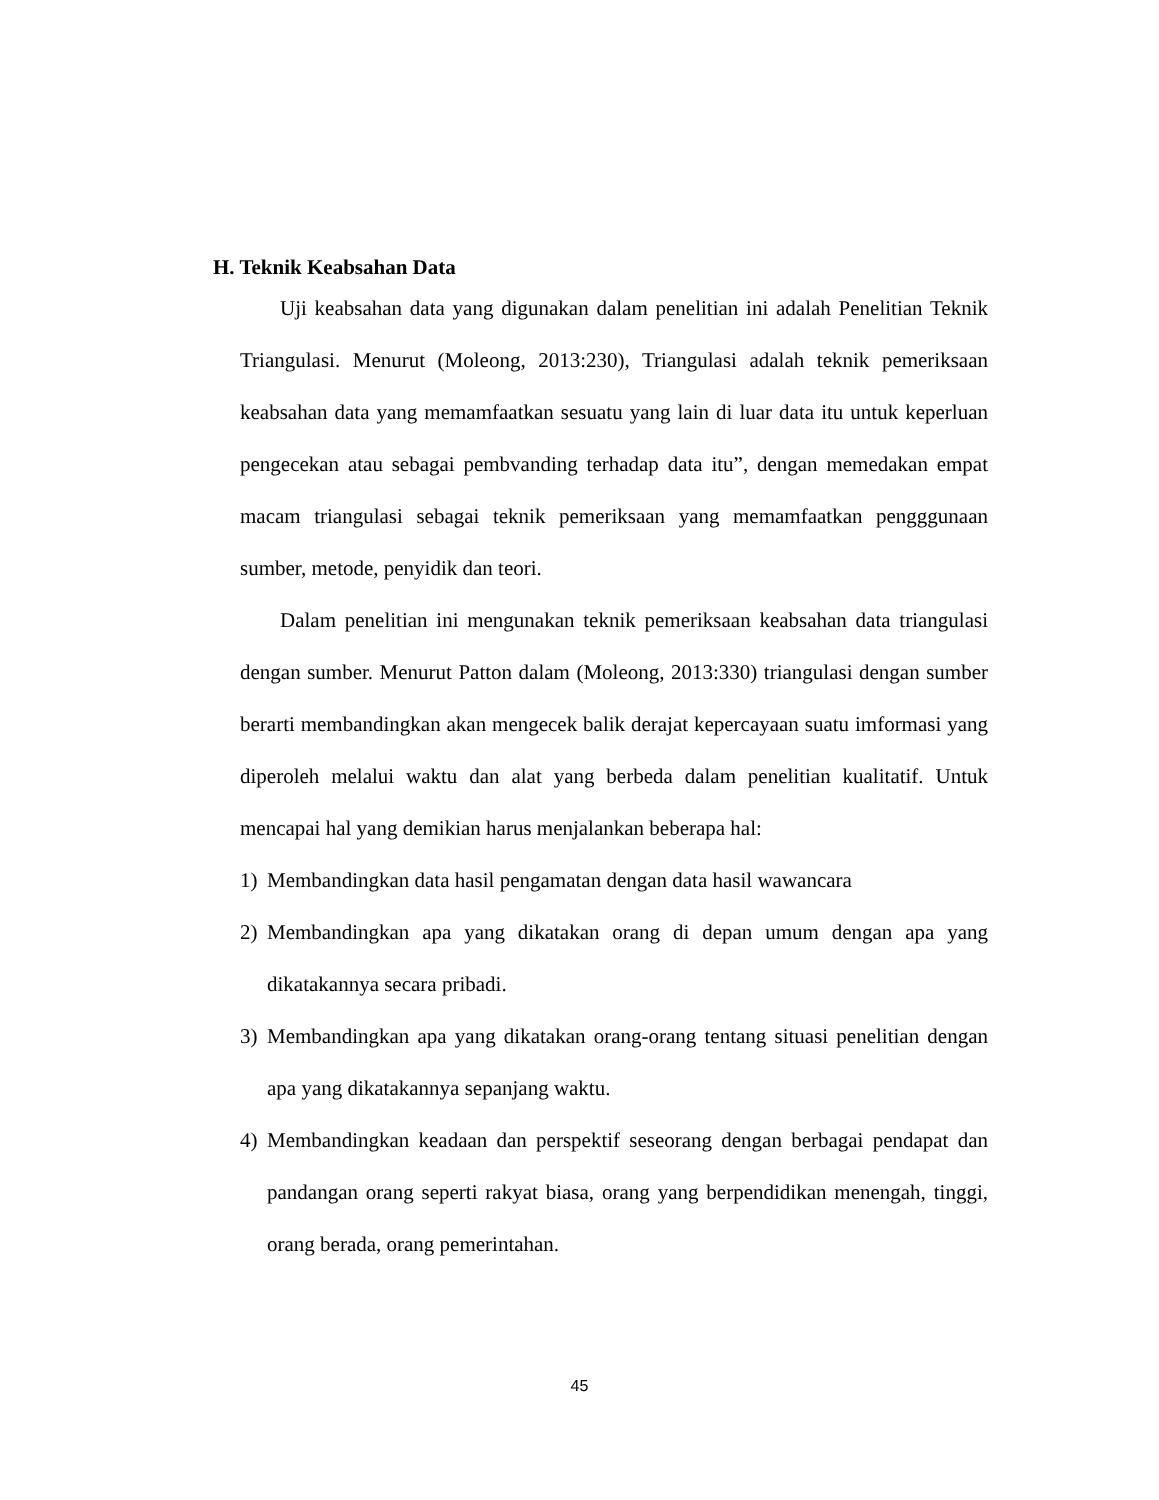H. Teknik Keabsahan Data
Uji keabsahan data yang digunakan dalam penelitian ini adalah Penelitian Teknik Triangulasi. Menurut (Moleong, 2013:230), Triangulasi adalah teknik pemeriksaan keabsahan data yang memamfaatkan sesuatu yang lain di luar data itu untuk keperluan pengecekan atau sebagai pembvanding terhadap data itu”, dengan memedakan empat macam triangulasi sebagai teknik pemeriksaan yang memamfaatkan pengggunaan sumber, metode, penyidik dan teori.
Dalam penelitian ini mengunakan teknik pemeriksaan keabsahan data triangulasi dengan sumber. Menurut Patton dalam (Moleong, 2013:330) triangulasi dengan sumber berarti membandingkan akan mengecek balik derajat kepercayaan suatu imformasi yang diperoleh melalui waktu dan alat yang berbeda dalam penelitian kualitatif. Untuk mencapai hal yang demikian harus menjalankan beberapa hal:
1) Membandingkan data hasil pengamatan dengan data hasil wawancara
2) Membandingkan apa yang dikatakan orang di depan umum dengan apa yang dikatakannya secara pribadi.
3) Membandingkan apa yang dikatakan orang-orang tentang situasi penelitian dengan apa yang dikatakannya sepanjang waktu.
4) Membandingkan keadaan dan perspektif seseorang dengan berbagai pendapat dan pandangan orang seperti rakyat biasa, orang yang berpendidikan menengah, tinggi, orang berada, orang pemerintahan.
45